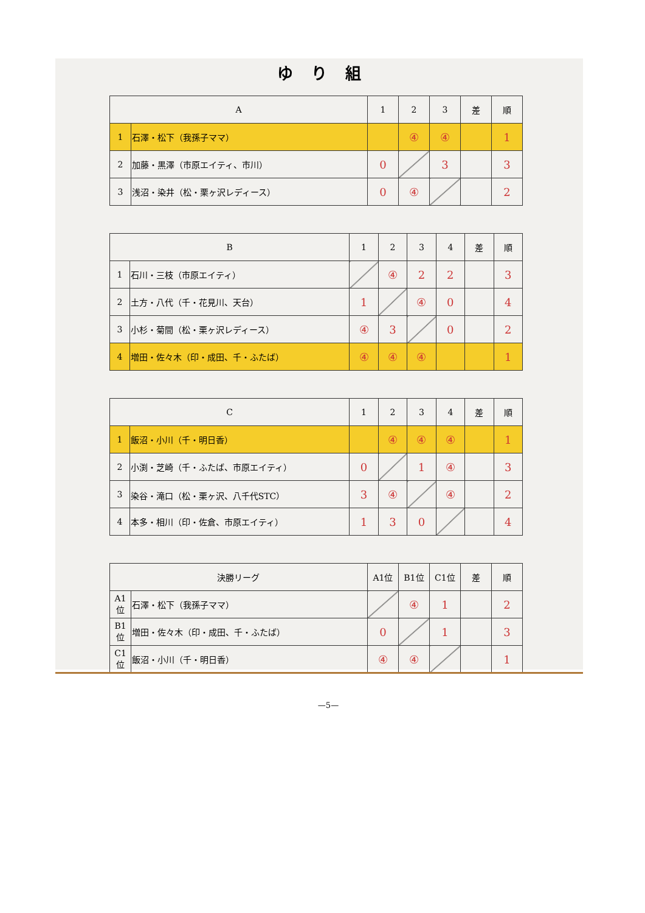ゆり組
| A | | 1 | 2 | 3 | 差 | 順 |
| --- | --- | --- | --- | --- | --- | --- |
| 1 | 石澤・松下（我孫子ママ） | | ④ | ④ | | 1 |
| 2 | 加藤・黒澤（市原エイティ、市川） | 0 | | 3 | | 3 |
| 3 | 浅沼・染井（松・栗ヶ沢レディース） | 0 | ④ | | | 2 |
| B | | 1 | 2 | 3 | 4 | 差 | 順 |
| --- | --- | --- | --- | --- | --- | --- | --- |
| 1 | 石川・三枝（市原エイティ） | | ④ | 2 | 2 | | 3 |
| 2 | 土方・八代（千・花見川、天台） | 1 | | ④ | 0 | | 4 |
| 3 | 小杉・菊間（松・栗ヶ沢レディース） | ④ | 3 | | 0 | | 2 |
| 4 | 増田・佐々木（印・成田、千・ふたば） | ④ | ④ | ④ | | | 1 |
| C | | 1 | 2 | 3 | 4 | 差 | 順 |
| --- | --- | --- | --- | --- | --- | --- | --- |
| 1 | 飯沼・小川（千・明日香） | | ④ | ④ | ④ | | 1 |
| 2 | 小渕・芝崎（千・ふたば、市原エイティ） | 0 | | 1 | ④ | | 3 |
| 3 | 染谷・滝口（松・栗ヶ沢、八千代STC） | 3 | ④ | | ④ | | 2 |
| 4 | 本多・相川（印・佐倉、市原エイティ） | 1 | 3 | 0 | | | 4 |
| 決勝リーグ | | A1位 | B1位 | C1位 | 差 | 順 |
| --- | --- | --- | --- | --- | --- | --- |
| A1位 | 石澤・松下（我孫子ママ） | | ④ | 1 | | 2 |
| B1位 | 増田・佐々木（印・成田、千・ふたば） | 0 | | 1 | | 3 |
| C1位 | 飯沼・小川（千・明日香） | ④ | ④ | | | 1 |
—5—